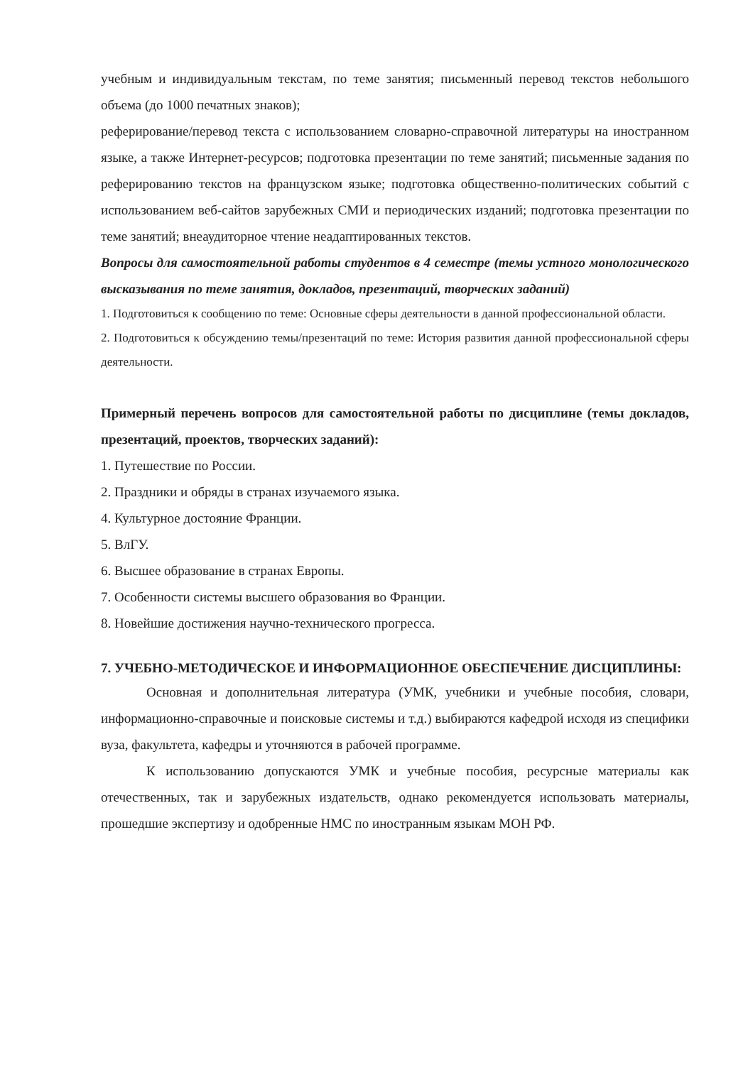учебным и индивидуальным текстам, по теме занятия; письменный перевод текстов небольшого объема (до 1000 печатных знаков);
реферирование/перевод текста с использованием словарно-справочной литературы на иностранном языке, а также Интернет-ресурсов; подготовка презентации по теме занятий; письменные задания по реферированию текстов на французском языке; подготовка общественно-политических событий с использованием веб-сайтов зарубежных СМИ и периодических изданий; подготовка презентации по теме занятий; внеаудиторное чтение неадаптированных текстов.
Вопросы для самостоятельной работы студентов в 4 семестре (темы устного монологического высказывания по теме занятия, докладов, презентаций, творческих заданий)
1. Подготовиться к сообщению по теме: Основные сферы деятельности в данной профессиональной области.
2. Подготовиться к обсуждению темы/презентаций по теме: История развития данной профессиональной сферы деятельности.
Примерный перечень вопросов для самостоятельной работы по дисциплине (темы докладов, презентаций, проектов, творческих заданий):
1. Путешествие по России.
2. Праздники и обряды в странах изучаемого языка.
4. Культурное достояние Франции.
5. ВлГУ.
6. Высшее образование в странах Европы.
7. Особенности системы высшего образования во Франции.
8. Новейшие достижения научно-технического прогресса.
7. УЧЕБНО-МЕТОДИЧЕСКОЕ И ИНФОРМАЦИОННОЕ ОБЕСПЕЧЕНИЕ ДИСЦИПЛИНЫ:
Основная и дополнительная литература (УМК, учебники и учебные пособия, словари, информационно-справочные и поисковые системы и т.д.) выбираются кафедрой исходя из специфики вуза, факультета, кафедры и уточняются в рабочей программе.
К использованию допускаются УМК и учебные пособия, ресурсные материалы как отечественных, так и зарубежных издательств, однако рекомендуется использовать материалы, прошедшие экспертизу и одобренные НМС по иностранным языкам МОН РФ.